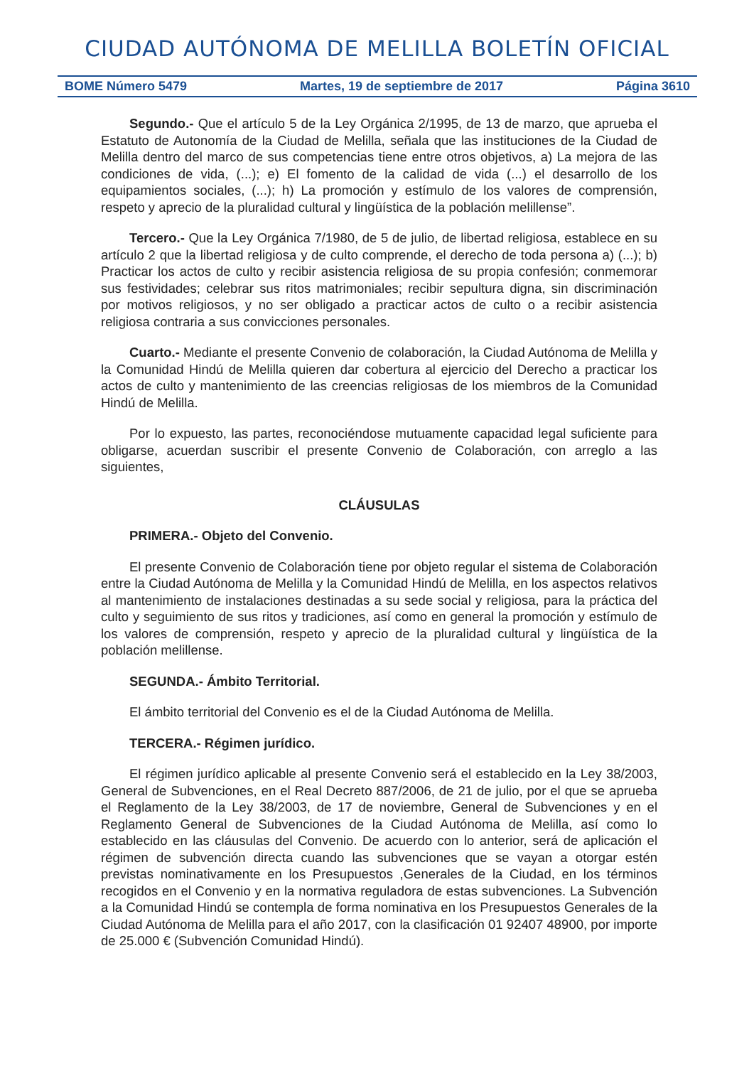CIUDAD AUTÓNOMA DE MELILLA BOLETÍN OFICIAL
BOME Número 5479 Martes, 19 de septiembre de 2017 Página 3610
Segundo.- Que el artículo 5 de la Ley Orgánica 2/1995, de 13 de marzo, que aprueba el Estatuto de Autonomía de la Ciudad de Melilla, señala que las instituciones de la Ciudad de Melilla dentro del marco de sus competencias tiene entre otros objetivos, a) La mejora de las condiciones de vida, (...); e) El fomento de la calidad de vida (...) el desarrollo de los equipamientos sociales, (...); h) La promoción y estímulo de los valores de comprensión, respeto y aprecio de la pluralidad cultural y lingüística de la población melillense”.
Tercero.- Que la Ley Orgánica 7/1980, de 5 de julio, de libertad religiosa, establece en su artículo 2 que la libertad religiosa y de culto comprende, el derecho de toda persona a) (...); b) Practicar los actos de culto y recibir asistencia religiosa de su propia confesión; conmemorar sus festividades; celebrar sus ritos matrimoniales; recibir sepultura digna, sin discriminación por motivos religiosos, y no ser obligado a practicar actos de culto o a recibir asistencia religiosa contraria a sus convicciones personales.
Cuarto.- Mediante el presente Convenio de colaboración, la Ciudad Autónoma de Melilla y la Comunidad Hindú de Melilla quieren dar cobertura al ejercicio del Derecho a practicar los actos de culto y mantenimiento de las creencias religiosas de los miembros de la Comunidad Hindú de Melilla.
Por lo expuesto, las partes, reconociéndose mutuamente capacidad legal suficiente para obligarse, acuerdan suscribir el presente Convenio de Colaboración, con arreglo a las siguientes,
CLÁUSULAS
PRIMERA.- Objeto del Convenio.
El presente Convenio de Colaboración tiene por objeto regular el sistema de Colaboración entre la Ciudad Autónoma de Melilla y la Comunidad Hindú de Melilla, en los aspectos relativos al mantenimiento de instalaciones destinadas a su sede social y religiosa, para la práctica del culto y seguimiento de sus ritos y tradiciones, así como en general la promoción y estímulo de los valores de comprensión, respeto y aprecio de la pluralidad cultural y lingüística de la población melillense.
SEGUNDA.- Ámbito Territorial.
El ámbito territorial del Convenio es el de la Ciudad Autónoma de Melilla.
TERCERA.- Régimen jurídico.
El régimen jurídico aplicable al presente Convenio será el establecido en la Ley 38/2003, General de Subvenciones, en el Real Decreto 887/2006, de 21 de julio, por el que se aprueba el Reglamento de la Ley 38/2003, de 17 de noviembre, General de Subvenciones y en el Reglamento General de Subvenciones de la Ciudad Autónoma de Melilla, así como lo establecido en las cláusulas del Convenio. De acuerdo con lo anterior, será de aplicación el régimen de subvención directa cuando las subvenciones que se vayan a otorgar estén previstas nominativamente en los Presupuestos ,Generales de la Ciudad, en los términos recogidos en el Convenio y en la normativa reguladora de estas subvenciones. La Subvención a la Comunidad Hindú se contempla de forma nominativa en los Presupuestos Generales de la Ciudad Autónoma de Melilla para el año 2017, con la clasificación 01 92407 48900, por importe de 25.000 € (Subvención Comunidad Hindú).